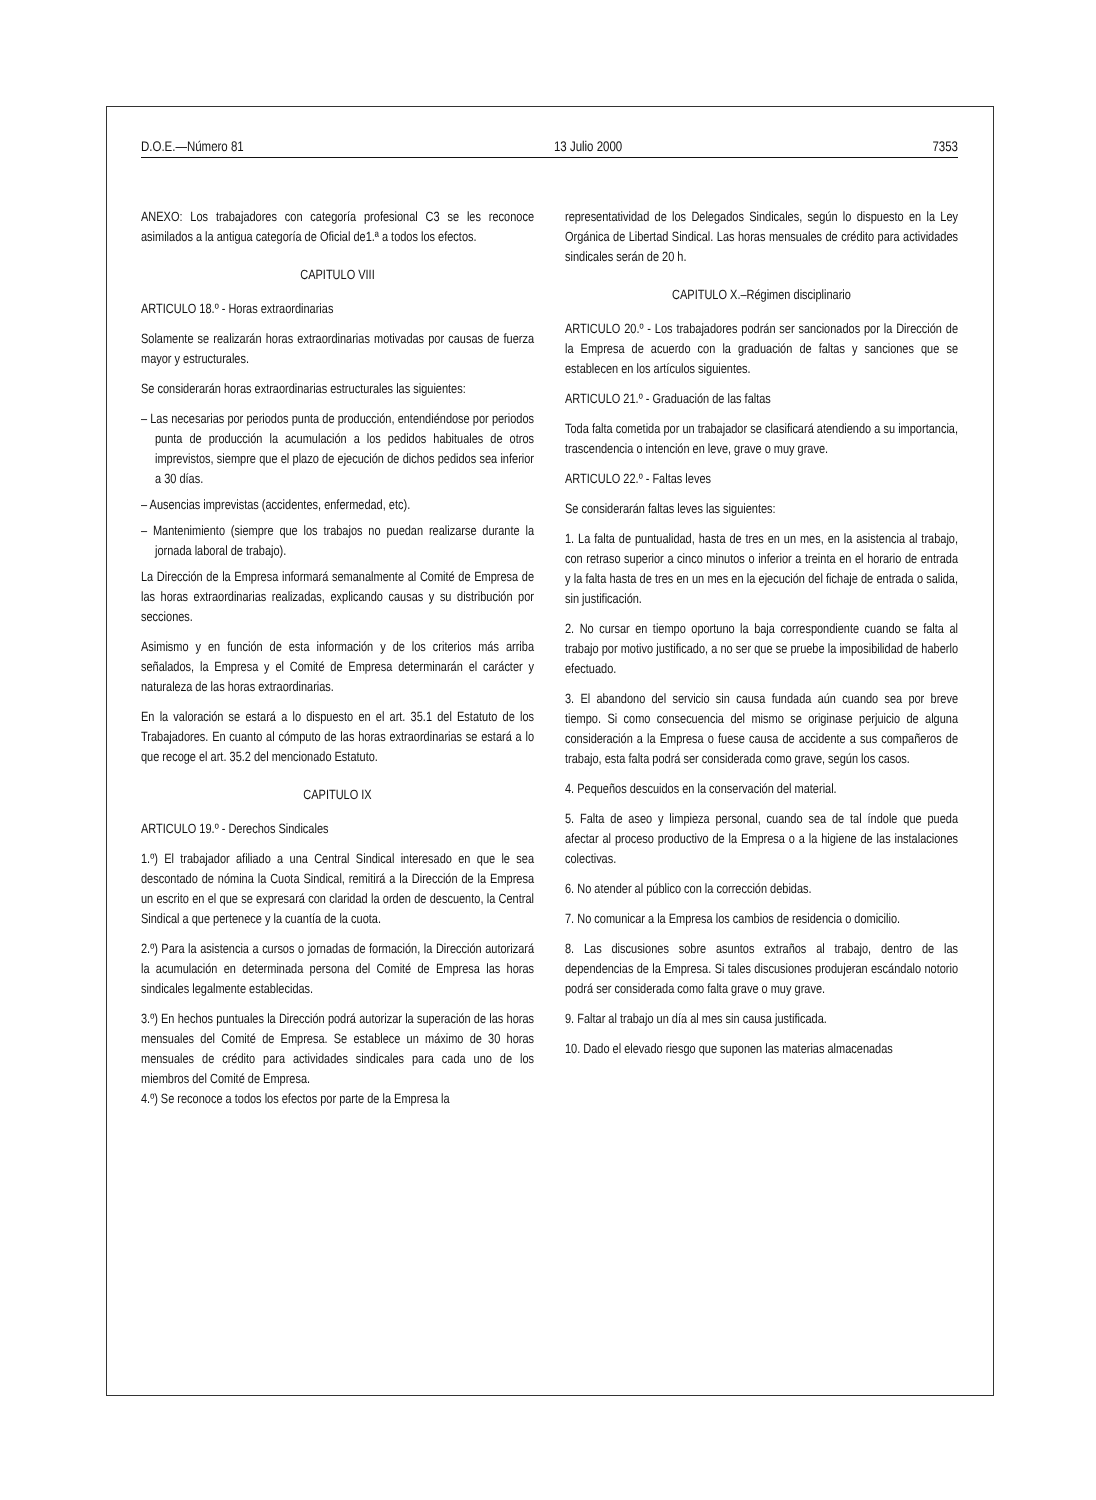D.O.E.—Número 81 13 Julio 2000 7353
ANEXO: Los trabajadores con categoría profesional C3 se les reconoce asimilados a la antigua categoría de Oficial de1.ª a todos los efectos.
CAPITULO VIII
ARTICULO 18.º - Horas extraordinarias
Solamente se realizarán horas extraordinarias motivadas por causas de fuerza mayor y estructurales.
Se considerarán horas extraordinarias estructurales las siguientes:
– Las necesarias por periodos punta de producción, entendiéndose por periodos punta de producción la acumulación a los pedidos habituales de otros imprevistos, siempre que el plazo de ejecución de dichos pedidos sea inferior a 30 días.
– Ausencias imprevistas (accidentes, enfermedad, etc).
– Mantenimiento (siempre que los trabajos no puedan realizarse durante la jornada laboral de trabajo).
La Dirección de la Empresa informará semanalmente al Comité de Empresa de las horas extraordinarias realizadas, explicando causas y su distribución por secciones.
Asimismo y en función de esta información y de los criterios más arriba señalados, la Empresa y el Comité de Empresa determinarán el carácter y naturaleza de las horas extraordinarias.
En la valoración se estará a lo dispuesto en el art. 35.1 del Estatuto de los Trabajadores. En cuanto al cómputo de las horas extraordinarias se estará a lo que recoge el art. 35.2 del mencionado Estatuto.
CAPITULO IX
ARTICULO 19.º - Derechos Sindicales
1.º) El trabajador afiliado a una Central Sindical interesado en que le sea descontado de nómina la Cuota Sindical, remitirá a la Dirección de la Empresa un escrito en el que se expresará con claridad la orden de descuento, la Central Sindical a que pertenece y la cuantía de la cuota.
2.º) Para la asistencia a cursos o jornadas de formación, la Dirección autorizará la acumulación en determinada persona del Comité de Empresa las horas sindicales legalmente establecidas.
3.º) En hechos puntuales la Dirección podrá autorizar la superación de las horas mensuales del Comité de Empresa. Se establece un máximo de 30 horas mensuales de crédito para actividades sindicales para cada uno de los miembros del Comité de Empresa.
4.º) Se reconoce a todos los efectos por parte de la Empresa la
representatividad de los Delegados Sindicales, según lo dispuesto en la Ley Orgánica de Libertad Sindical. Las horas mensuales de crédito para actividades sindicales serán de 20 h.
CAPITULO X.–Régimen disciplinario
ARTICULO 20.º - Los trabajadores podrán ser sancionados por la Dirección de la Empresa de acuerdo con la graduación de faltas y sanciones que se establecen en los artículos siguientes.
ARTICULO 21.º - Graduación de las faltas
Toda falta cometida por un trabajador se clasificará atendiendo a su importancia, trascendencia o intención en leve, grave o muy grave.
ARTICULO 22.º - Faltas leves
Se considerarán faltas leves las siguientes:
1. La falta de puntualidad, hasta de tres en un mes, en la asistencia al trabajo, con retraso superior a cinco minutos o inferior a treinta en el horario de entrada y la falta hasta de tres en un mes en la ejecución del fichaje de entrada o salida, sin justificación.
2. No cursar en tiempo oportuno la baja correspondiente cuando se falta al trabajo por motivo justificado, a no ser que se pruebe la imposibilidad de haberlo efectuado.
3. El abandono del servicio sin causa fundada aún cuando sea por breve tiempo. Si como consecuencia del mismo se originase perjuicio de alguna consideración a la Empresa o fuese causa de accidente a sus compañeros de trabajo, esta falta podrá ser considerada como grave, según los casos.
4. Pequeños descuidos en la conservación del material.
5. Falta de aseo y limpieza personal, cuando sea de tal índole que pueda afectar al proceso productivo de la Empresa o a la higiene de las instalaciones colectivas.
6. No atender al público con la corrección debidas.
7. No comunicar a la Empresa los cambios de residencia o domicilio.
8. Las discusiones sobre asuntos extraños al trabajo, dentro de las dependencias de la Empresa. Si tales discusiones produjeran escándalo notorio podrá ser considerada como falta grave o muy grave.
9. Faltar al trabajo un día al mes sin causa justificada.
10. Dado el elevado riesgo que suponen las materias almacenadas